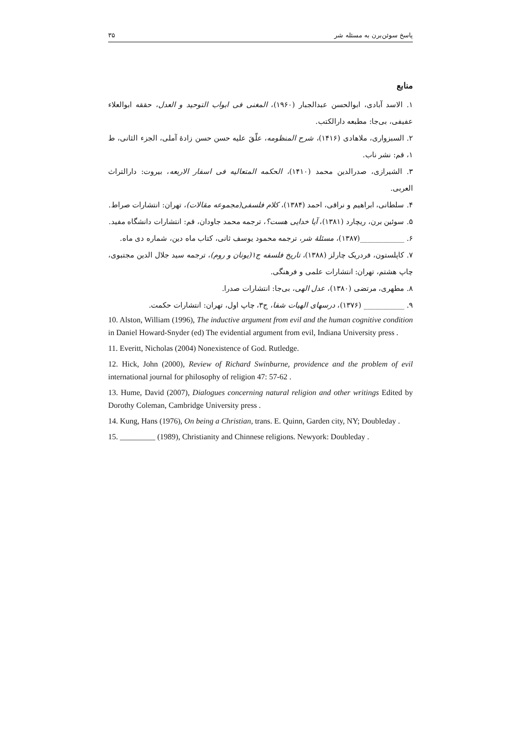پاسخ سوئن‌برن به مسئله شر ۳۵
منابع
۱. الاسد آبادی، ابوالحسن عبدالجبار (۱۹۶۰)، المغنی فی ابواب التوحید و العدل، حققه ابوالعلاء عفیفی، بی‌جا: مطبعه دارالکتب.
۲. السبزواری، ملاهادی (۱۴۱۶)، شرح المنظومه، علّقَ علیه حسن حسن زادهٔ آملی، الجزء الثانی، ط ۱، قم: نشر ناب.
۳. الشیرازی، صدرالدین محمد (۱۴۱۰)، الحکمه المتعالیه فی اسفار الاربعه، بیروت: دارالتراث العربی.
۴. سلطانی، ابراهیم و نراقی، احمد (۱۳۸۴)، کلام فلسفی(مجموعه مقالات)، تهران: انتشارات صراط.
۵. سوئین برن، ریچارد (۱۳۸۱)، آیا خدایی هست؟، ترجمه محمد جاودان، قم: انتشارات دانشگاه مفید.
۶. ____________(۱۳۸۷)، مسئلهٔ شر، ترجمه محمود یوسف ثانی، کتاب ماه دین، شماره دی ماه.
۷. کاپلستون، فردریک چارلز (۱۳۸۸)، تاریخ فلسفه ج۱(یونان و روم)، ترجمه سید جلال الدین مجتبوی، چاپ هشتم، تهران: انتشارات علمی و فرهنگی.
۸. مطهری، مرتضی (۱۳۸۰)، عدل الهی، بی‌جا: انتشارات صدرا.
۹. ___________ (۱۳۷۶)، درسهای الهیات شفا، ج۳، چاپ اول، تهران: انتشارات حکمت.
10. Alston, William (1996), The inductive argument from evil and the human cognitive condition in Daniel Howard-Snyder (ed) The evidential argument from evil, Indiana University press .
11. Everitt, Nicholas (2004) Nonexistence of God. Rutledge.
12. Hick, John (2000), Review of Richard Swinburne, providence and the problem of evil international journal for philosophy of religion 47: 57-62 .
13. Hume, David (2007), Dialogues concerning natural religion and other writings Edited by Dorothy Coleman, Cambridge University press .
14. Kung, Hans (1976), On being a Christian, trans. E. Quinn, Garden city, NY; Doubleday .
15. _________ (1989), Christianity and Chinnese religions. Newyork: Doubleday .